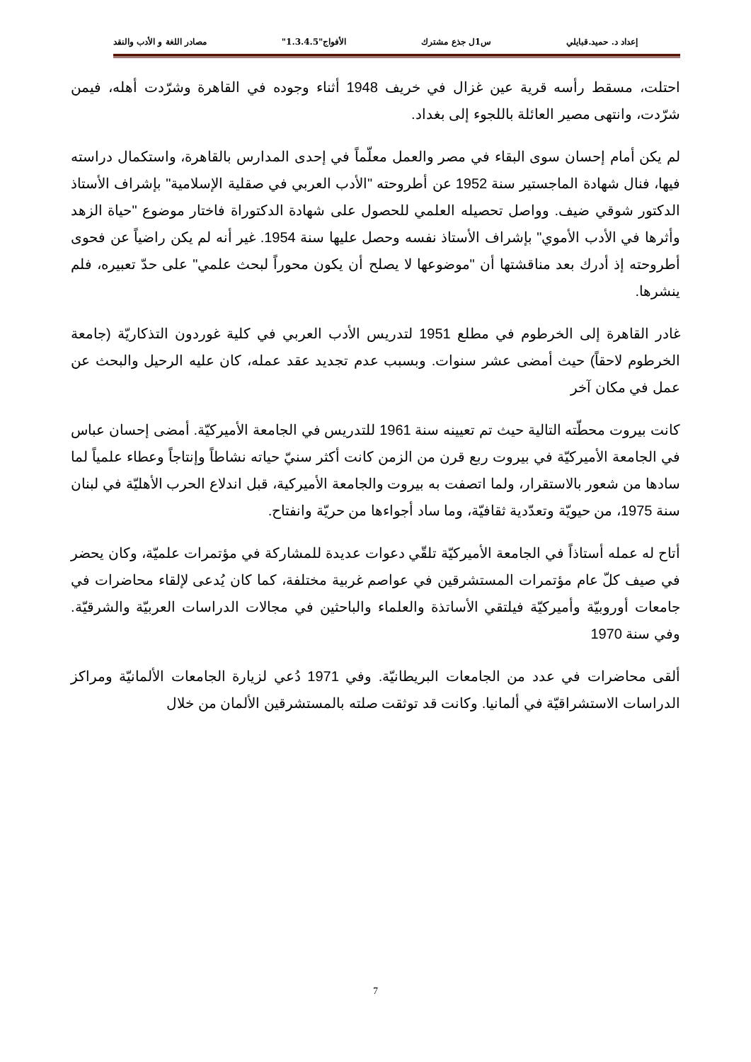إعداد د. حميد.قبايلي س1ل جذع مشترك الأفواج"1.3.4.5" مصادر اللغة و الأدب والنقد
احتلت، مسقط رأسه قرية عين غزال في خريف 1948 أثناء وجوده في القاهرة وشرّدت أهله، فيمن شرّدت، وانتهى مصير العائلة باللجوء إلى بغداد.
لم يكن أمام إحسان سوى البقاء في مصر والعمل معلّماً في إحدى المدارس بالقاهرة، واستكمال دراسته فيها، فنال شهادة الماجستير سنة 1952 عن أطروحته "الأدب العربي في صقلية الإسلامية" بإشراف الأستاذ الدكتور شوقي ضيف. وواصل تحصيله العلمي للحصول على شهادة الدكتوراة فاختار موضوع "حياة الزهد وأثرها في الأدب الأموي" بإشراف الأستاذ نفسه وحصل عليها سنة 1954. غير أنه لم يكن راضياً عن فحوى أطروحته إذ أدرك بعد مناقشتها أن "موضوعها لا يصلح أن يكون محوراً لبحث علمي" على حدّ تعبيره، فلم ينشرها.
غادر القاهرة إلى الخرطوم في مطلع 1951 لتدريس الأدب العربي في كلية غوردون التذكاريّة (جامعة الخرطوم لاحقاً) حيث أمضى عشر سنوات. وبسبب عدم تجديد عقد عمله، كان عليه الرحيل والبحث عن عمل في مكان آخر
كانت بيروت محطّته التالية حيث تم تعيينه سنة 1961 للتدريس في الجامعة الأميركيّة. أمضى إحسان عباس في الجامعة الأميركيّة في بيروت ربع قرن من الزمن كانت أكثر سنيّ حياته نشاطاً وإنتاجاً وعطاء علمياً لما سادها من شعور بالاستقرار، ولما اتصفت به بيروت والجامعة الأميركية، قبل اندلاع الحرب الأهليّة في لبنان سنة 1975، من حيويّة وتعدّدية ثقافيّة، وما ساد أجواءها من حريّة وانفتاح.
أتاح له عمله أستاذاً في الجامعة الأميركيّة تلقّي دعوات عديدة للمشاركة في مؤتمرات علميّة، وكان يحضر في صيف كلّ عام مؤتمرات المستشرقين في عواصم غربية مختلفة، كما كان يُدعى لإلقاء محاضرات في جامعات أوروبيّة وأميركيّة فيلتقي الأساتذة والعلماء والباحثين في مجالات الدراسات العربيّة والشرقيّة. وفي سنة 1970
ألقى محاضرات في عدد من الجامعات البريطانيّة. وفي 1971 دُعي لزيارة الجامعات الألمانيّة ومراكز الدراسات الاستشراقيّة في ألمانيا. وكانت قد توثقت صلته بالمستشرقين الألمان من خلال
7